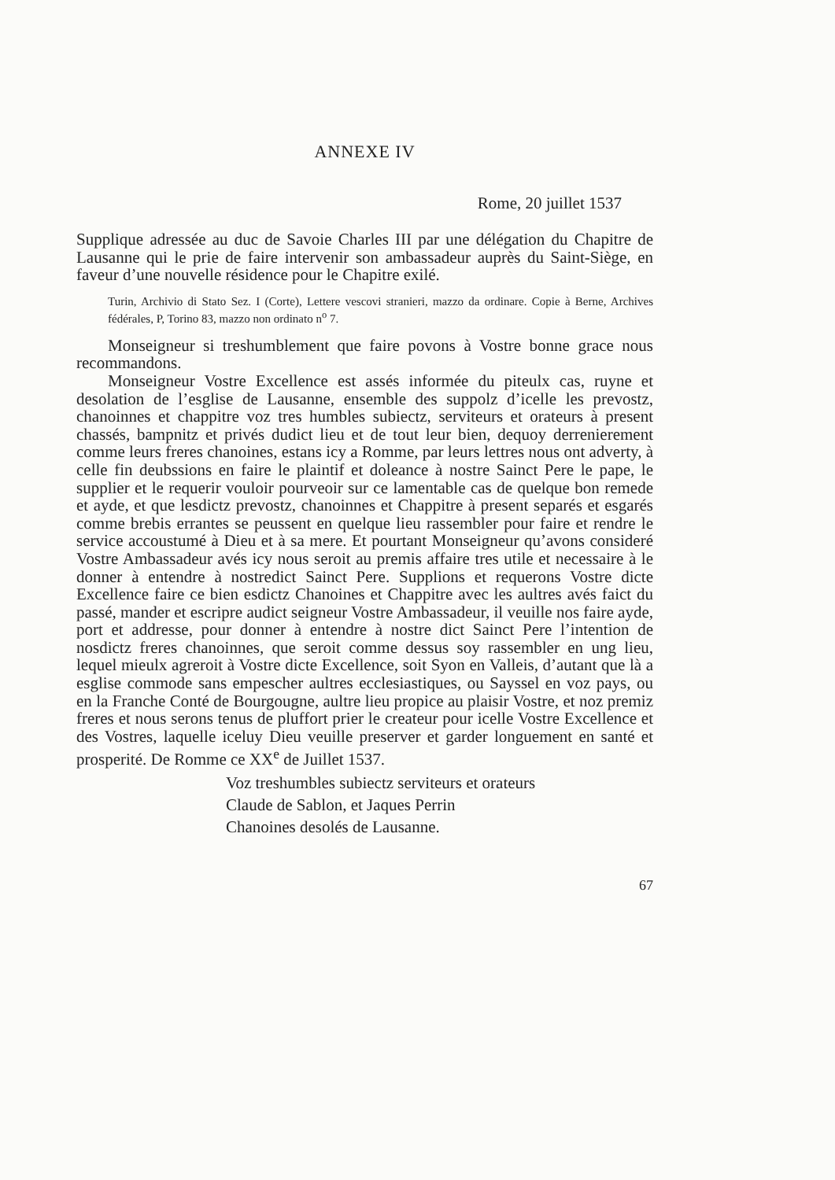ANNEXE IV
Rome, 20 juillet 1537
Supplique adressée au duc de Savoie Charles III par une délégation du Chapitre de Lausanne qui le prie de faire intervenir son ambassadeur auprès du Saint-Siège, en faveur d’une nouvelle résidence pour le Chapitre exilé.
Turin, Archivio di Stato Sez. I (Corte), Lettere vescovi stranieri, mazzo da ordinare. Copie à Berne, Archives fédérales, P, Torino 83, mazzo non ordinato n<sup>o</sup> 7.
Monseigneur si treshumblement que faire povons à Vostre bonne grace nous recommandons.
Monseigneur Vostre Excellence est assés informée du piteulx cas, ruyne et desolation de l’esglise de Lausanne, ensemble des suppolz d’icelle les prevostz, chanoinnes et chappitre voz tres humbles subiectz, serviteurs et orateurs à present chassés, bampnitz et privés dudict lieu et de tout leur bien, dequoy derrenierement comme leurs freres chanoines, estans icy a Romme, par leurs lettres nous ont adverty, à celle fin deubssions en faire le plaintif et doleance à nostre Sainct Pere le pape, le supplier et le requerir vouloir pourveoir sur ce lamentable cas de quelque bon remede et ayde, et que lesdictz prevostz, chanoinnes et Chappitre à present separés et esgarés comme brebis errantes se peussent en quelque lieu rassembler pour faire et rendre le service accoustumé à Dieu et à sa mere. Et pourtant Monseigneur qu’avons consideré Vostre Ambassadeur avés icy nous seroit au premis affaire tres utile et necessaire à le donner à entendre à nostredict Sainct Pere. Supplions et requerons Vostre dicte Excellence faire ce bien esdictz Chanoines et Chappitre avec les aultres avés faict du passé, mander et escripre audict seigneur Vostre Ambassadeur, il veuille nos faire ayde, port et addresse, pour donner à entendre à nostre dict Sainct Pere l’intention de nosdictz freres chanoinnes, que seroit comme dessus soy rassembler en ung lieu, lequel mieulx agreroit à Vostre dicte Excellence, soit Syon en Valleis, d’autant que là a esglise commode sans empescher aultres ecclesiastiques, ou Sayssel en voz pays, ou en la Franche Conté de Bourgougne, aultre lieu propice au plaisir Vostre, et noz premiz freres et nous serons tenus de pluffort prier le createur pour icelle Vostre Excellence et des Vostres, laquelle iceluy Dieu veuille preserver et garder longuement en santé et prosperité. De Romme ce XX<sup>e</sup> de Juillet 1537.
Voz treshumbles subiectz serviteurs et orateurs
Claude de Sablon, et Jaques Perrin
Chanoines desolés de Lausanne.
67